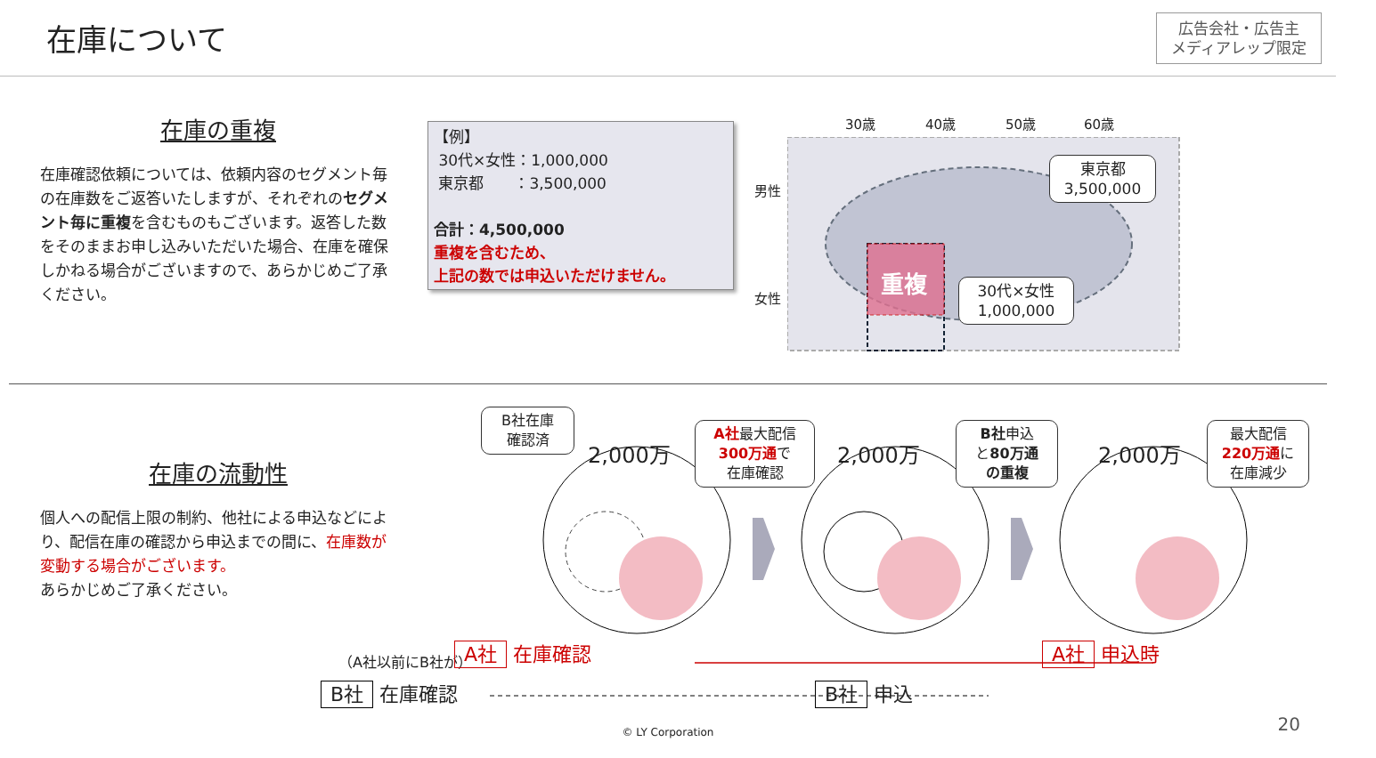在庫について
広告会社・広告主
メディアレップ限定
在庫の重複
在庫確認依頼については、依頼内容のセグメント毎の在庫数をご返答いたしますが、それぞれのセグメント毎に重複を含むものもございます。返答した数をそのままお申し込みいただいた場合、在庫を確保しかねる場合がございますので、あらかじめご了承ください。
【例】
30代×女性：1,000,000
東京都　　：3,500,000
合計：4,500,000
重複を含むため、
上記の数では申込いただけません。
30歳 40歳 50歳 60歳
男性
女性
重複
東京都
3,500,000
30代×女性
1,000,000
在庫の流動性
個人への配信上限の制約、他社による申込などにより、配信在庫の確認から申込までの間に、在庫数が変動する場合がございます。
あらかじめご了承ください。
B社在庫
確認済
A社最大配信
300万通で
在庫確認
B社申込
と80万通
の重複
最大配信
220万通に
在庫減少
2,000万 2,000万 2,000万
（A社以前にB社が） A社 在庫確認 A社 申込時
B社 在庫確認 B社 申込
© LY Corporation 20